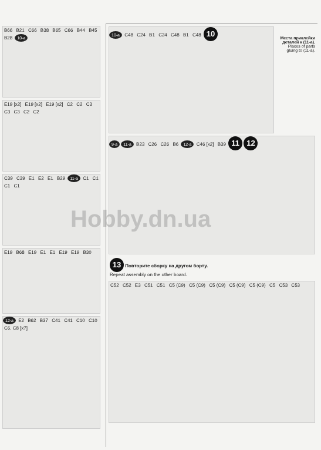B66 B21 C66 B38 B65 C66 B44 B45 B28 10-a
E19 [x2] E19 [x2] E19 [x2] C2 C2 C3 C3 C3 C2 C2
C39 C39 E1 E2 E1 B29 11-a C1 C1 C1 C1
E19 B68 E19 E1 E1 E19 E19 B30
12-a E2 B62 B37 C41 C41 C10 C10 C6, C8 [x7]
Места приклейки деталей к (11-а). Places of parts gluing to (11-a).
10-a C48 C24 B1 C24 C48 B1 C48 10
9-a 11-a B23 C26 C26 B6 12-a C46 [x2] B39 11 12
13 Повторите сборку на другом борту.
Repeat assembly on the other board.
C52 C52 E3 C51 C51 C5 (C9) C5 (C9) C5 (C9) C5 (C9) C5 (C9) C5 C53 C53
Hobby.dn.ua